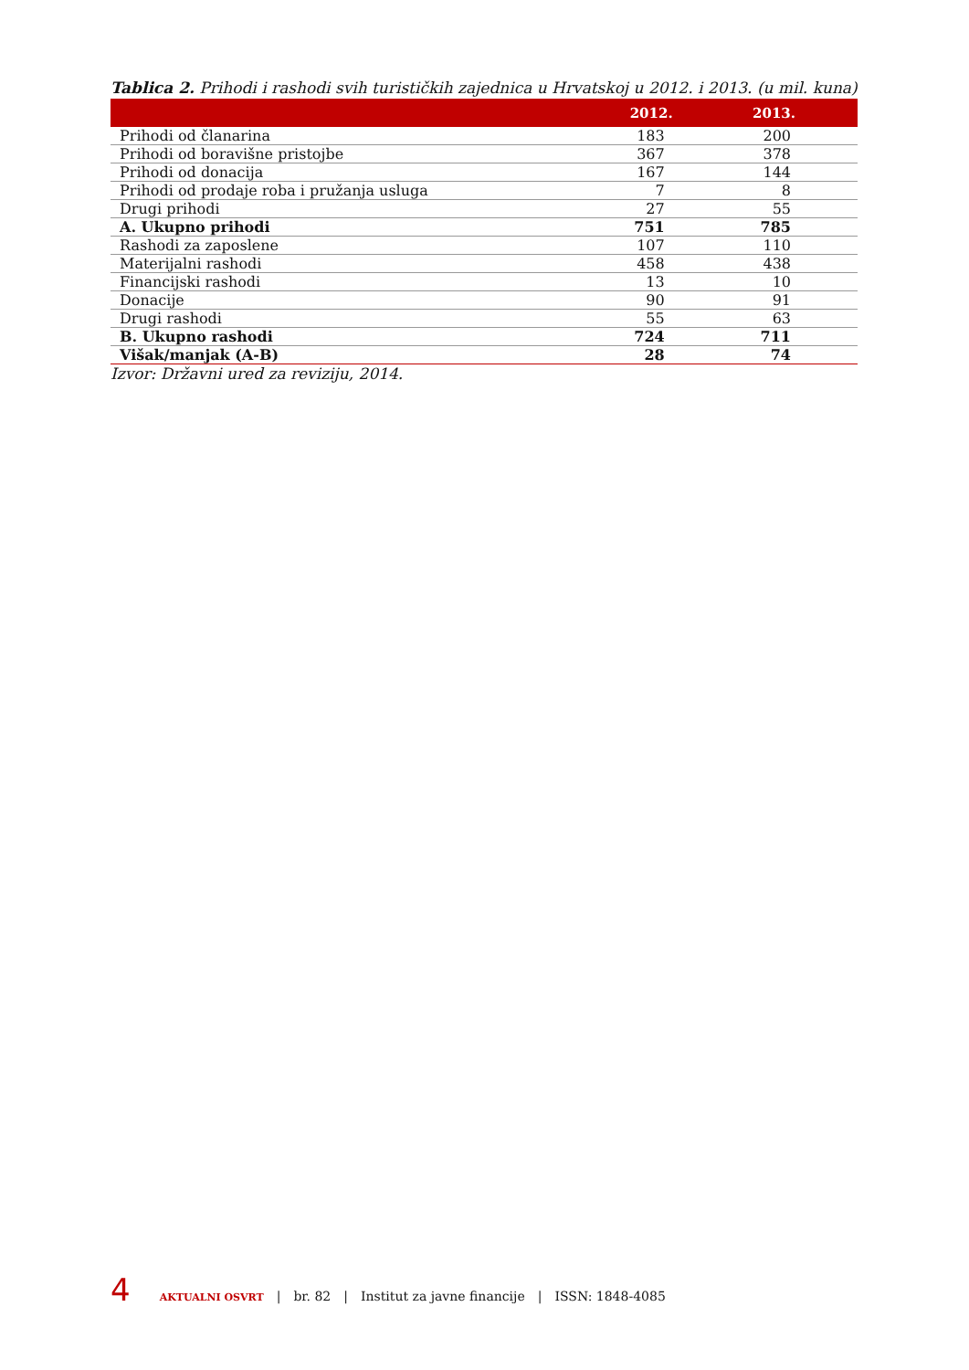Tablica 2. Prihodi i rashodi svih turističkih zajednica u Hrvatskoj u 2012. i 2013. (u mil. kuna)
| | 2012. | 2013. |
| --- | --- | --- |
| Prihodi od članarina | 183 | 200 |
| Prihodi od boravišne pristojbe | 367 | 378 |
| Prihodi od donacija | 167 | 144 |
| Prihodi od prodaje roba i pružanja usluga | 7 | 8 |
| Drugi prihodi | 27 | 55 |
| A. Ukupno prihodi | 751 | 785 |
| Rashodi za zaposlene | 107 | 110 |
| Materijalni rashodi | 458 | 438 |
| Financijski rashodi | 13 | 10 |
| Donacije | 90 | 91 |
| Drugi rashodi | 55 | 63 |
| B. Ukupno rashodi | 724 | 711 |
| Višak/manjak (A-B) | 28 | 74 |
Izvor: Državni ured za reviziju, 2014.
4 AKTUALNI OSVRT | br. 82 | Institut za javne financije | ISSN: 1848-4085